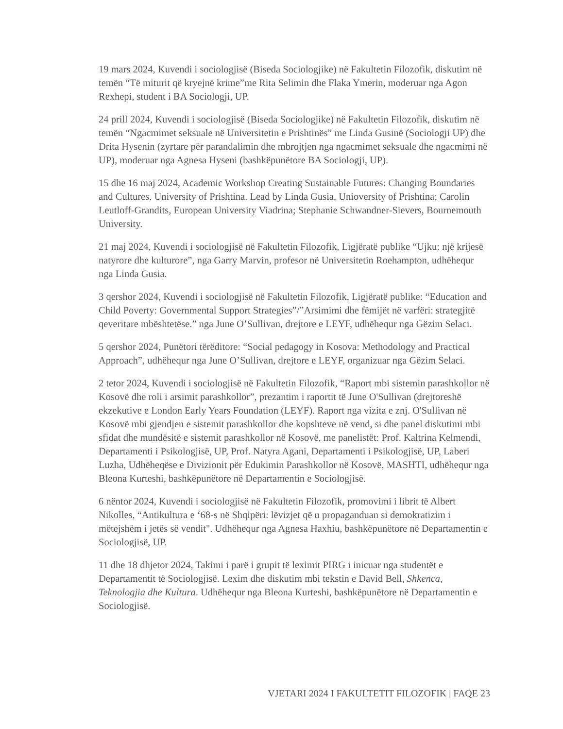19 mars 2024, Kuvendi i sociologjisë (Biseda Sociologjike) në Fakultetin Filozofik, diskutim në temën “Të miturit që kryejnë krime”me Rita Selimin dhe Flaka Ymerin, moderuar nga Agon Rexhepi, student i BA Sociologji, UP.
24 prill 2024, Kuvendi i sociologjisë (Biseda Sociologjike) në Fakultetin Filozofik, diskutim në temën “Ngacmimet seksuale në Universitetin e Prishtinës” me Linda Gusinë (Sociologji UP) dhe Drita Hysenin (zyrtare për parandalimin dhe mbrojtjen nga ngacmimet seksuale dhe ngacmimi në UP), moderuar nga Agnesa Hyseni (bashkëpunëtore BA Sociologji, UP).
15 dhe 16 maj 2024, Academic Workshop Creating Sustainable Futures: Changing Boundaries and Cultures. University of Prishtina. Lead by Linda Gusia, Unioversity of Prishtina; Carolin Leutloff-Grandits, European University Viadrina; Stephanie Schwandner-Sievers, Bournemouth University.
21 maj 2024, Kuvendi i sociologjisë në Fakultetin Filozofik, Ligjëratë publike “Ujku: një krijesë natyrore dhe kulturore”, nga Garry Marvin, profesor në Universitetin Roehampton, udhëhequr nga Linda Gusia.
3 qershor 2024, Kuvendi i sociologjisë në Fakultetin Filozofik, Ligjëratë publike: “Education and Child Poverty: Governmental Support Strategies”/”Arsimimi dhe fëmijët në varfëri: strategjitë qeveritare mbështetëse.” nga June O’Sullivan, drejtore e LEYF, udhëhequr nga Gëzim Selaci.
5 qershor 2024, Punëtori tërëditore: “Social pedagogy in Kosova: Methodology and Practical Approach”, udhëhequr nga June O’Sullivan, drejtore e LEYF, organizuar nga Gëzim Selaci.
2 tetor 2024, Kuvendi i sociologjisë në Fakultetin Filozofik, “Raport mbi sistemin parashkollor në Kosovë dhe roli i arsimit parashkollor”, prezantim i raportit të June O'Sullivan (drejtoreshë ekzekutive e London Early Years Foundation (LEYF). Raport nga vizita e znj. O'Sullivan në Kosovë mbi gjendjen e sistemit parashkollor dhe kopshteve në vend, si dhe panel diskutimi mbi sfidat dhe mundësitë e sistemit parashkollor në Kosovë, me panelistët: Prof. Kaltrina Kelmendi, Departamenti i Psikologjisë, UP, Prof. Natyra Agani, Departamenti i Psikologjisë, UP, Laberi Luzha, Udhëheqëse e Divizionit për Edukimin Parashkollor në Kosovë, MASHTI, udhëhequr nga Bleona Kurteshi, bashkëpunëtore në Departamentin e Sociologjisë.
6 nëntor 2024, Kuvendi i sociologjisë në Fakultetin Filozofik, promovimi i librit të Albert Nikolles, “Antikultura e ‘68-s në Shqipëri: lëvizjet që u propaganduan si demokratizim i mëtejshëm i jetës së vendit". Udhëhequr nga Agnesa Haxhiu, bashkëpunëtore në Departamentin e Sociologjisë, UP.
11 dhe 18 dhjetor 2024, Takimi i parë i grupit të leximit PIRG i inicuar nga studentët e Departamentit të Sociologjisë. Lexim dhe diskutim mbi tekstin e David Bell, Shkenca, Teknologjia dhe Kultura. Udhëhequr nga Bleona Kurteshi, bashkëpunëtore në Departamentin e Sociologjisë.
VJETARI 2024 I FAKULTETIT FILOZOFIK | FAQE 23